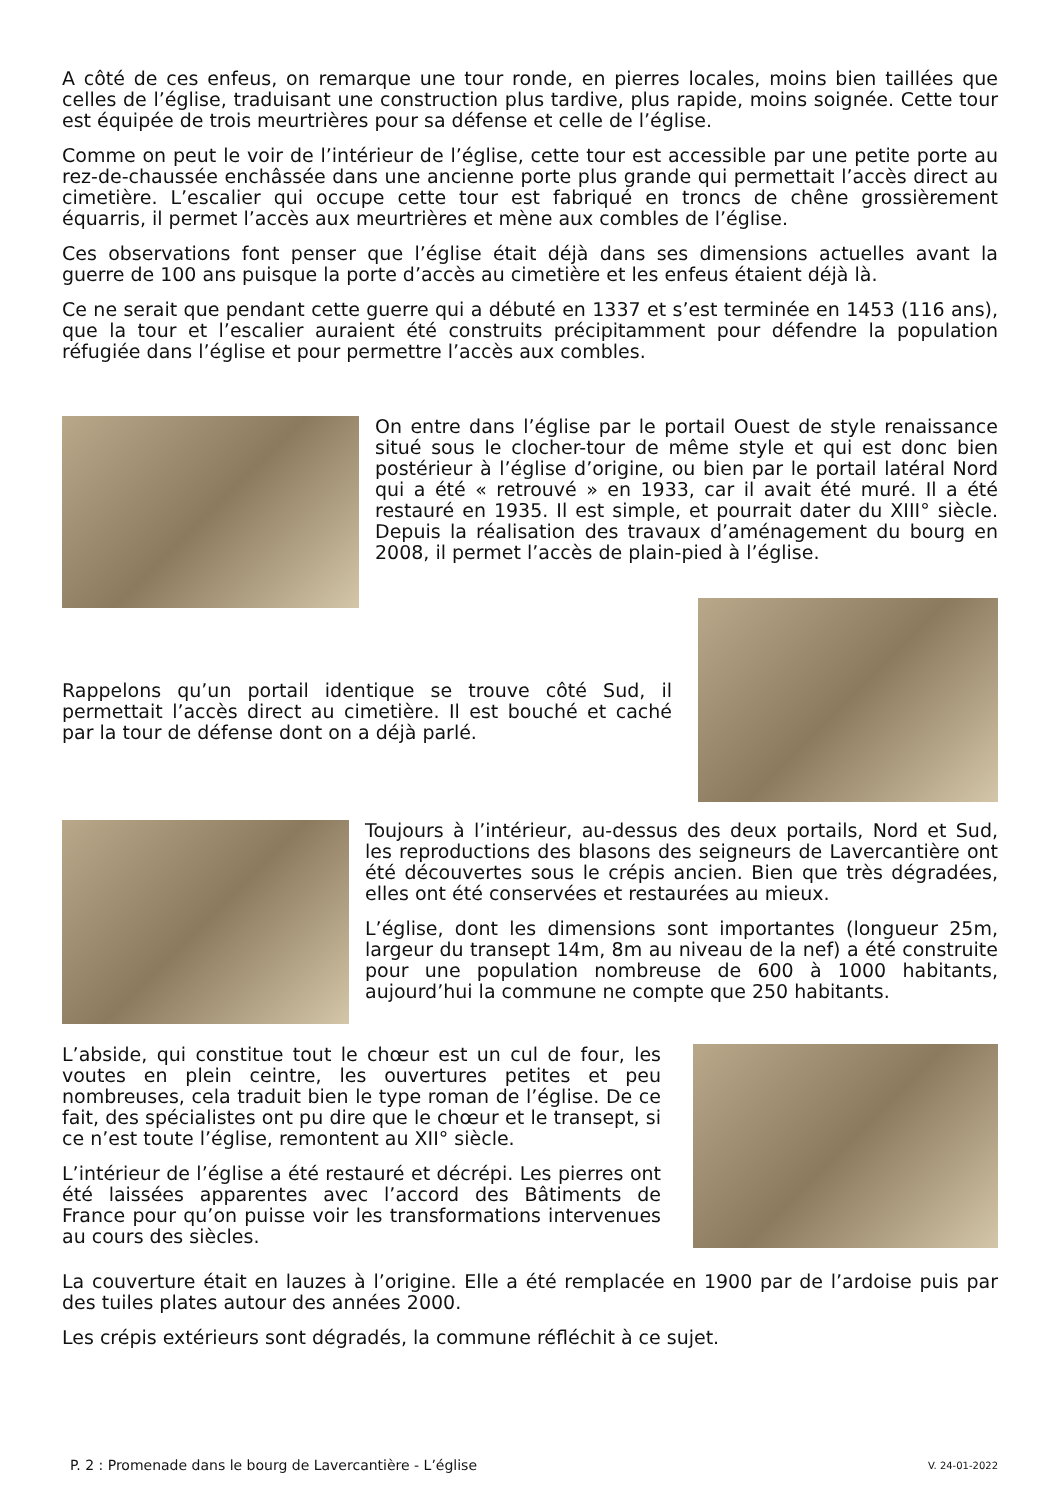A côté de ces enfeus, on remarque une tour ronde, en pierres locales, moins bien taillées que celles de l’église, traduisant une construction plus tardive, plus rapide, moins soignée. Cette tour est équipée de trois meurtrières pour sa défense et celle de l’église.
Comme on peut le voir de l’intérieur de l’église, cette tour est accessible par une petite porte au rez-de-chaussée enchâssée dans une ancienne porte plus grande qui permettait l’accès direct au cimetière. L’escalier qui occupe cette tour est fabriqué en troncs de chêne grossièrement équarris, il permet l’accès aux meurtrières et mène aux combles de l’église.
Ces observations font penser que l’église était déjà dans ses dimensions actuelles avant la guerre de 100 ans puisque la porte d’accès au cimetière et les enfeus étaient déjà là.
Ce ne serait que pendant cette guerre qui a débuté en 1337 et s’est terminée en 1453 (116 ans), que la tour et l’escalier auraient été construits précipitamment pour défendre la population réfugiée dans l’église et pour permettre l’accès aux combles.
On entre dans l’église par le portail Ouest de style renaissance situé sous le clocher-tour de même style et qui est donc bien postérieur à l’église d’origine, ou bien par le portail latéral Nord qui a été « retrouvé » en 1933, car il avait été muré. Il a été restauré en 1935. Il est simple, et pourrait dater du XIII° siècle. Depuis la réalisation des travaux d’aménagement du bourg en 2008, il permet l’accès de plain-pied à l’église.
Rappelons qu’un portail identique se trouve côté Sud, il permettait l’accès direct au cimetière. Il est bouché et caché par la tour de défense dont on a déjà parlé.
Toujours à l’intérieur, au-dessus des deux portails, Nord et Sud, les reproductions des blasons des seigneurs de Lavercantière ont été découvertes sous le crépis ancien. Bien que très dégradées, elles ont été conservées et restaurées au mieux.
L’église, dont les dimensions sont importantes (longueur 25m, largeur du transept 14m, 8m au niveau de la nef) a été construite pour une population nombreuse de 600 à 1000 habitants, aujourd’hui la commune ne compte que 250 habitants.
L’abside, qui constitue tout le chœur est un cul de four, les voutes en plein ceintre, les ouvertures petites et peu nombreuses, cela traduit bien le type roman de l’église. De ce fait, des spécialistes ont pu dire que le chœur et le transept, si ce n’est toute l’église, remontent au XII° siècle.
L’intérieur de l’église a été restauré et décrépi. Les pierres ont été laissées apparentes avec l’accord des Bâtiments de France pour qu’on puisse voir les transformations intervenues au cours des siècles.
La couverture était en lauzes à l’origine. Elle a été remplacée en 1900 par de l’ardoise puis par des tuiles plates autour des années 2000.
Les crépis extérieurs sont dégradés, la commune réfléchit à ce sujet.
P. 2 : Promenade dans le bourg de Lavercantière - L’église V. 24-01-2022